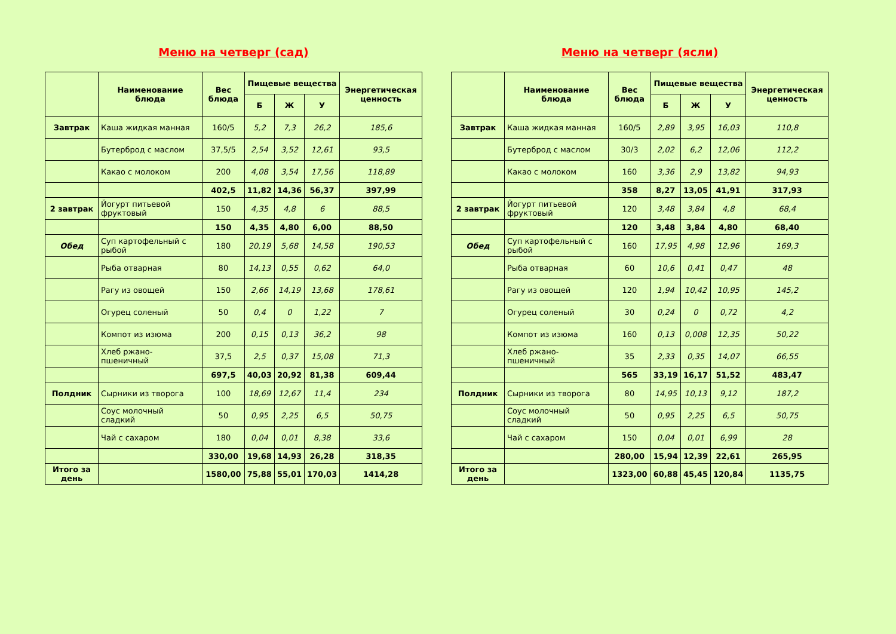Меню на четверг (сад)
| | Наименование блюда | Вес блюда | Пищевые вещества | | | Энергетическая ценность |
| --- | --- | --- | --- | --- | --- | --- |
| | | | Б | Ж | У | |
| Завтрак | Каша жидкая манная | 160/5 | 5,2 | 7,3 | 26,2 | 185,6 |
| | Бутерброд с маслом | 37,5/5 | 2,54 | 3,52 | 12,61 | 93,5 |
| | Какао с молоком | 200 | 4,08 | 3,54 | 17,56 | 118,89 |
| | | 402,5 | 11,82 | 14,36 | 56,37 | 397,99 |
| 2 завтрак | Йогурт питьевой фруктовый | 150 | 4,35 | 4,8 | 6 | 88,5 |
| | | 150 | 4,35 | 4,80 | 6,00 | 88,50 |
| Обед | Суп картофельный с рыбой | 180 | 20,19 | 5,68 | 14,58 | 190,53 |
| | Рыба отварная | 80 | 14,13 | 0,55 | 0,62 | 64,0 |
| | Рагу из овощей | 150 | 2,66 | 14,19 | 13,68 | 178,61 |
| | Огурец соленый | 50 | 0,4 | 0 | 1,22 | 7 |
| | Компот из изюма | 200 | 0,15 | 0,13 | 36,2 | 98 |
| | Хлеб ржано-пшеничный | 37,5 | 2,5 | 0,37 | 15,08 | 71,3 |
| | | 697,5 | 40,03 | 20,92 | 81,38 | 609,44 |
| Полдник | Сырники из творога | 100 | 18,69 | 12,67 | 11,4 | 234 |
| | Соус молочный сладкий | 50 | 0,95 | 2,25 | 6,5 | 50,75 |
| | Чай с сахаром | 180 | 0,04 | 0,01 | 8,38 | 33,6 |
| | | 330,00 | 19,68 | 14,93 | 26,28 | 318,35 |
| Итого за день | | 1580,00 | 75,88 | 55,01 | 170,03 | 1414,28 |
Меню на четверг (ясли)
| | Наименование блюда | Вес блюда | Пищевые вещества | | | Энергетическая ценность |
| --- | --- | --- | --- | --- | --- | --- |
| | | | Б | Ж | У | |
| Завтрак | Каша жидкая манная | 160/5 | 2,89 | 3,95 | 16,03 | 110,8 |
| | Бутерброд с маслом | 30/3 | 2,02 | 6,2 | 12,06 | 112,2 |
| | Какао с молоком | 160 | 3,36 | 2,9 | 13,82 | 94,93 |
| | | 358 | 8,27 | 13,05 | 41,91 | 317,93 |
| 2 завтрак | Йогурт питьевой фруктовый | 120 | 3,48 | 3,84 | 4,8 | 68,4 |
| | | 120 | 3,48 | 3,84 | 4,80 | 68,40 |
| Обед | Суп картофельный с рыбой | 160 | 17,95 | 4,98 | 12,96 | 169,3 |
| | Рыба отварная | 60 | 10,6 | 0,41 | 0,47 | 48 |
| | Рагу из овощей | 120 | 1,94 | 10,42 | 10,95 | 145,2 |
| | Огурец соленый | 30 | 0,24 | 0 | 0,72 | 4,2 |
| | Компот из изюма | 160 | 0,13 | 0,008 | 12,35 | 50,22 |
| | Хлеб ржано-пшеничный | 35 | 2,33 | 0,35 | 14,07 | 66,55 |
| | | 565 | 33,19 | 16,17 | 51,52 | 483,47 |
| Полдник | Сырники из творога | 80 | 14,95 | 10,13 | 9,12 | 187,2 |
| | Соус молочный сладкий | 50 | 0,95 | 2,25 | 6,5 | 50,75 |
| | Чай с сахаром | 150 | 0,04 | 0,01 | 6,99 | 28 |
| | | 280,00 | 15,94 | 12,39 | 22,61 | 265,95 |
| Итого за день | | 1323,00 | 60,88 | 45,45 | 120,84 | 1135,75 |